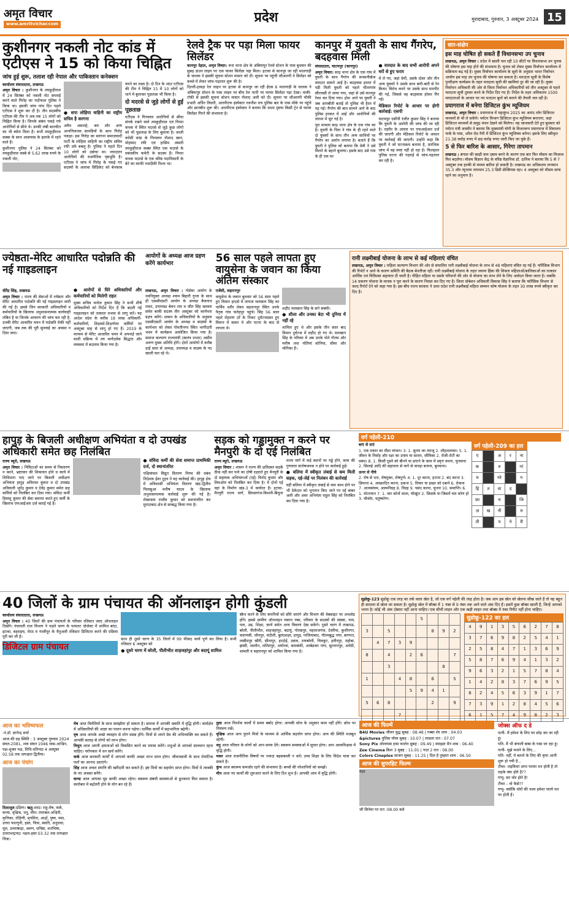अमृत विचार
www.amritvichar.com
प्रदेश
मुरादाबाद, गुरुवार, 3 अक्टूबर 2024 15
कुशीनगर नकली नोट कांड में एटीएस ने 15 को किया चिह्नित
जांच हुई शुरू, तलाश रही नेपाल और पाकिस्तान कनेक्शन
कार्यालय संवाददाता, लखनऊ
अमृत विचार : कुशीनगर के तमकुहीराज में 24 सितंबर को नकली नोट सप्लाई करने वाले गिरोह का पर्दाफाश पुलिस ने किया था। इसकी जांच पांच दिन पहले एटीएस ने शुरू कर दी है। तीन सदस्यीय एटीएस की टीम ने अब तक 15 लोगों को चिह्नित किया है। जिनके संबंध पकड़े गये आरोपियों से सीधे थे। उनकी लंबी बातचीत का भी ब्योरा मिला है। सभी तमकुहीराज कस्बा के साथ आसपास के इलाके में रहने वाले हैं।
कुशीनगर पुलिस ने 24 सितंबर को तमकुहीराज कस्बे से 5.62 लाख रुपये के नकली नोट,
● सपा लोहिया वाहिनी का राष्ट्रीय सचिव है सरगना
अवैध असलहे, बम और अन्य आपत्तिजनक सामग्रियों के साथ गिरोह पकड़ा। इस गिरोह का सरगना समाजवादी पार्टी के लोहिया वाहिनी का राष्ट्रीय सचिव रफी उर्फ बबलू है। पुलिस ने पहले दिन 10 लोगों को दबोचा था। ज्यादातर आरोपियों की राजनैतिक पृष्ठभूमि है। एटीएस ने जांच में गिरोह के पकड़े गए सदस्यों के अलावा सिंडिकेट को बेनकाब करने का लक्ष्य है। दो दिन के अंदर एटीएस की टीम ने चिह्नित 15 में 10 लोगों को थाने में बुलाकर पूछताछ भी किया है।
दो मदरसे से जुड़े लोगों से हुई पूछताछ
एटीएस ने गिरफ्तार आरोपियों से सीधा संपर्क रखने वाले तमकुहीराज एवं पिपरा कनक में स्थित मदरसे से जुड़े कुछ लोगों को भी पूछताछ के लिए बुलाया है। जाली करेंसी कांड के गिरफ्तार नौशाद खान, मोहम्मद रफी एवं हासिम अंसारी तमकुहीराज कस्बा स्थित एक मदरसे के प्रबंधकीय कमेटी के सदस्य हैं। पिपरा कनक मदरसे के एक वरिष्ठ पदाधिकारी के बेटे का काफी नजदीकी रिश्ता था।
रेलवे ट्रैक पर पड़ा मिला फायर सिलेंडर
कानपुर देहात, अमृत विचार: रूरा थाना क्षेत्र के अंबियापुर रेलवे स्टेशन के पास बुधवार की सुबह डाउन लाइन पर एक फायर सिलेंडर पड़ा मिला। इटावा से कानपुर जा रही मालगाड़ी के चालक ने इसकी सूचना स्टेशन मास्टर को दी। सूचना पर पहुंची जीआरपी ने सिलेंडर को कब्जे में लेकर जांच-पड़ताल शुरू की है।
दिल्ली-हावड़ा रेल लाइन पर इटावा से कानपुर जा रही ईएस 6 मालगाड़ी के चालक ने अंबियापुर स्टेशन के पास लाइन पर बीच रेल पटरी पर फायर सिलेंडर पड़ा देखा। वाकी-टॉकी से इसकी सूचना स्टेशन मास्टर नौशाद अली को दी। सूचना पर जीआरपी चौकी प्रभारी अर्पित तिवारी, आरपीएफ इंस्पेक्टर रजनीश राय पुलिस बल के पास मौके पर पहुंचे और छानबीन शुरू की। आरपीएफ इंस्पेक्टर ने बताया कि प्रथम दृष्टया किसी ट्रेन से फायर सिलेंडर गिरने की संभावना है।
कानपुर में युवती के साथ गैंगरेप, बदहवास मिली
संवाददाता, घाटमपुर (कानपुर)
अमृत विचार: साढ़ थाना क्षेत्र के एक गांव में युवती के साथ गैंगरेप की सनसनीखेज वारदात सामने आई है। बदहवास हालत में पड़ी मिली युवती को पहले भीतरगांव सीएचसी ले जाया गया, जहां से उसे कानपुर रेफर कर दिया गया। होश आने पर युवती ने जब आपबीती बताई तो पुलिस भी हैरत में पड़ गई। गैंगरेप की बात सामने आने के बाद पुलिस हरकत में आई और आरोपियों की तलाश में जुट गई है।
पूरा मामला साढ़ थाना क्षेत्र के एक गांव का है। युवती के पिता ने गांव के ही रहने वाले दो युवकों के साथ तीन अन्य साथियों पर गैंगरेप का आरोप लगाया है। बताते हैं कि युवती ने पुलिस को बताया कि प्रेमी ने उसे मिलने के बहाने बुलाया। इसके बाद उसे गांव के ही एक घर
● वारदात के बाद सभी आरोपी अपने घरों से हुए फरार
में ले गए, जहां प्रेमी, उसके दोस्त और तीन अन्य युवकों ने उसके साथ बारी-बारी से रेप किया। विरोध करने पर उसके साथ मारपीट की गई, जिससे वह बदहवास होकर गिर गई।
मेडिकल रिपोर्ट के आधार पर होगी कार्रवाई: एसपी
घाटमपुर एसीपी रंजीत कुमार सिंह ने बताया कि युवती के आरोपी की जांच की जा रही है। तहरीर के आधार पर एफआईआर दर्ज की जाएगी और मेडिकल रिपोर्ट के आधार पर कार्रवाई की जाएगी। उन्होंने कहा कि युवती ने जो घटनाक्रम बताया है, प्रारंभिक जांच में वह स्पष्ट नहीं हो रहा है। फिलहाल पुलिस घटना की गहराई से जांच-पड़ताल कर रही है।
सार-संक्षेप
इस माह घोषित हो सकते हैं विधानसभा उप चुनाव
लखनऊ, अमृत विचार : प्रदेश में खाली चल रही 10 सीटों पर विधानसभा उप चुनाव की घोषणा इस माह होने की संभावना है। चुनाव को लेकर मुख्य निर्वाचन कार्यालय में सक्रियता बढ़ गई है। मुख्य निर्वाचन कार्यालय के सूत्रों के अनुसार भारत निर्वाचन आयोग इस माह उप चुनाव की घोषणा कर सकता है। मतदाता सूची के विशेष पुनरीक्षण कार्यक्रम के तहत मतदाता सूची की खामियां दूर की जा रही हैं। मुख्य निर्वाचन अधिकारी की ओर से जिला निर्वाचन अधिकारियों को तीन अक्टूबर से पहले मतदाता सूची दुरुस्त करने के निर्देश दिए गए हैं। निर्देश के तहत अधिकतम 1500 मतदाताओं के आधार पर नए मतदान बूथों को बनाने की तैयारी चल रही है।
प्रयागराज में बनेगा डिजिटल कुंभ म्यूजियम
लखनऊ, अमृत विचार : प्रयागराज में महाकुंभ 2025 का आनंद लोग डिजिटल माध्यमों से भी ले सकेंगे। पर्यटन विभाग डिजिटल कुंभ म्यूजियम बनाएगा, जहां डिजिटल माध्यमों से समुद्र मंथन देखने को मिलेगा। यह जानकारी देते हुए बुधवार को पर्यटन मंत्री जयवीर ने बताया कि मुख्यमंत्री योगी के विजनरूप प्रयागराज में शिवालय पार्क के पास, अरैल रोड नैनी में डिजिटल कुंभ म्यूजियम बनेगा। इसके लिए स्वीकृत 21.38 करोड़ रुपए में छह करोड़ रुपए जारी किए जा चुके हैं।
5 से फिर बारिश के आसार, गिरेगा तापमान
लखनऊ : बंगाल की खाड़ी कम दबाव बनने के कारण एक बार फिर मौसम का मिजाज फिर बदलेगा। मौसम विज्ञान केंद्र के वरिष्ठ वैज्ञानिक डॉ. दानिश ने बताया कि 5 से 7 अक्टूबर तक हल्की से मध्यम बारिश हो सकती है। लखनऊ का अधिकतम तापमान 35.3 और न्यूनतम तापमान 25.3 डिग्री सेल्सियस रहा। 4 अक्टूबर को मौसम साफ रहने का अनुमान है।
ज्येष्ठता-मेरिट आधारित पदोन्नति की नई गाइडलाइन
आयोगों के अध्यक्ष आज ग्रहण करेंगे कार्यभार
56 साल पहले लापता हुए वायुसेना के जवान का किया अंतिम संस्कार
धीरेंद्र सिंह, लखनऊ
अमृत विचार : राज्य की सेवाओं में ज्येष्ठता और मेरिट आधारित पदोन्नति की नई गाइडलाइन जारी की गई है। इससे जिन सरकारी अधिकारियों व कर्मचारियों के खिलाफ अनुशासनात्मक कार्यवाही लंबित है या जिनके आचरण की जांच चल रही है, उनकी मेरिट आधारित चयन में पदोन्नति रोकी नहीं जाएगी, जब तक की पूरी सुनवाई का अवसर न दिया जाए।
● आरोपों से घिरे अधिकारियों और कर्मचारियों को मिलेगी राहत
मुख्य सचिव मनोज कुमार सिंह ने सभी शीर्ष अधिकारियों को निर्देश दिए हैं कि बदली गई गाइडलाइन को तत्काल प्रभाव से लागू करें। यह आदेश प्रदेश के करीब 18 लाख अधिकारी-कर्मचारियों, शिक्षकों-शिक्षणेतर कर्मियों पर अक्टूबर माह से लागू हो गए हैं। 2019 के माध्यम से मेरिट आधारित चयन में अपनाई जाने वाली प्रक्रिया में तय मार्गदर्शक सिद्धांत और व्यवस्था में बदलाव किया गया है।
लखनऊ, अमृत विचार : गोसेवा आयोग के नवनियुक्त अध्यक्ष श्याम बिहारी गुप्ता के साथ ही एससीएसटी आयोग के अध्यक्ष बैजनाथ रावत, उपाध्यक्ष बेचन राम व जीत सिंह खरवार समेत बाकी सदस्य तीन अक्टूबर को कार्यभार ग्रहण करेंगे। शासन के अधिकारियों के अनुसार एससीएसटी आयोग के अध्यक्ष व सदस्यों के कार्यभार को लेकर गोमतीनगर स्थित भागीदारी भवन में कार्यक्रम आयोजित किया गया है। समाज कल्याण राज्यमंत्री (स्वतंत्र प्रभार) असीम अरुण मुख्य अतिथि होंगे। दोनों आयोगों में करीब ढाई साल से अध्यक्ष, उपाध्यक्ष व सदस्य के पद खाली चल रहे थे।
एजेंसी, सहारनपुर
वायुसेना के जवान बुधवार को 56 साल पहले हुए विमान हादसे में लापता मलखान सिंह का पार्थिव शरीर लेकर सहारनपुर स्थित उनके पैतृक गांव फतेहपुर पहुंचे। सिंह 56 साल पहले रोहतांग दर्रे के निकट दुर्घटनाग्रस्त हुए विमान में सवार थे और घटना के बाद से लापता थे।
शहीद मलखान सिंह के सगे संबंधी।
● शीला और उनका बेटा भी दुनिया में नहीं रहे
शामिल हुए थे और इसके तीन साल बाद विमान दुर्घटना में शहीद हो गए थे। मलखान सिंह के परिवार में अब उनके पोते गौतम और मनीष तथा पोतियां सोनिया, सीमा और मोनिका हैं।
रानी लक्ष्मीबाई योजना के लाभ से कई महिलाएं वंचित
लखनऊ, अमृत विचार : महिला कल्याण विभाग की ओर से संचालित रानी लक्ष्मीबाई योजना के लाभ से 48 महिलाएं वंचित रह गई हैं। फॉरेंसिक विभाग की रिपोर्ट न आने के कारण समिति की बैठक बेनतीजा रही। रानी लक्ष्मीबाई योजना के तहत जघन्य हिंसा की शिकार महिलाओं/बालिकाओं का तत्काल आर्थिक एवं चिकित्सा सहायता दी जाती है। पीड़ित महिला या उसके परिजनों की ओर से योजना का लाभ लेने के लिए आवेदन किया जाता है। जबकि 14 प्रकरण योजना के मानक न पूरा करने के कारण निरस्त कर दिए गए हैं। जिला प्रोबेशन अधिकारी विकास सिंह ने बताया कि फॉरेंसिक विभाग से जल्द रिपोर्ट देने को कहा गया है। इस बीच राज्य सरकार ने उत्तर प्रदेश रानी लक्ष्मीबाई महिला सम्मान कोष योजना के तहत 30 लाख रुपये स्वीकृत कर दिए हैं।
हापुड़ के बिजली अधीक्षण अभियंता व दो उपखंड अधिकारी समेत छह निलंबित
सड़क को गड्ढामुक्त न करने पर मैनपुरी के दो एई निलंबित
राज्य ब्यूरो, लखनऊ
अमृत विचार : निविदाओं का समय से निस्तारण न करने, भ्रष्टाचार की शिकायत होने व कार्य में शिथिलता पाए जाने पर बिजली अधीक्षण अभियंता हापुड़ अविनाश कुमार व दो उपखंड अधिकारी भूपेंद्र कुमार व देवेंद्र कुमार समेत छह कर्मियों को निलंबित कर दिया गया। संविदा कर्मी हिमांशु कुमार की सेवा समाप्त करते हुए कर्मी के खिलाफ एफआईआर दर्ज कराई गई है।
● संविदा कर्मी की सेवा समाप्त प्राथमिकी दर्ज, दो स्थानांतरित
पश्चिमांचल विद्युत वितरण निगम की प्रबंध निदेशक ईशा दुहन ने यह कार्रवाई की। हापुड़ क्षेत्र में अधिशासी अभियंता वितरण खंड-द्वितीय पिलखुआ मनीष यादव के खिलाफ अनुशासनात्मक कार्रवाई शुरू की गई है। लेखाकार राजीव कुमार को स्थानांतरित कर मुरादाबाद क्षेत्र से सम्बद्ध किया गया है।
राज्य ब्यूरो, लखनऊ
अमृत विचार : शासन ने राज्य की क्षतिग्रस्त सड़कें ठीक नहीं कर पाने का दोषी ठहराते हुए मैनपुरी के दो सहायक अभियंताओं (एई) विनोद कुमार और शिवओम को निलंबित कर दिया है। ये दोनों एई वहां के निर्माण खंड-3 में कार्यरत हैं। इटावा-मैनपुरी राज्य मार्ग, सिरसागंज-किशनी-बिधुना राज्य मार्ग में कई स्थानों पर गड्ढे होने, काम की गुणवत्ता संतोषजनक न होने पर कार्रवाई हुई।
● बलिया में स्वीकृत लंबाई से कम मिली सड़क, एई-जेई पर निलंबन की कार्रवाई
वहीं बलिया में स्वीकृत लंबाई से कम काम होने पर भी ठेकेदार को भुगतान किए जाने पर एई बाबर अली और अवर अभियंता राहुल सिंह को निलंबित कर दिया गया है।
वर्ग पहेली-210
बाएं से दाएं
1. एक प्रकार का मीठा व्यंजन। 3. 1. सुनार का तराजू 2. लौहशलाका। 5. 1. जीवन के निर्वाह और रक्षा का उपाय या साधन, जीविका 2. रोजी-रोटी का प्रबंध। 8. 1. किसी दूसरे को बीनने या छांटने के काम में प्रवृत्त करना, चुनवाना 2. सिलाई आदि की सहायता से धागे से कपड़ा बनाना, बुनवाना।
ऊपर से नीचे
2. रोष से भरा, रोषयुक्त, रोषपूर्ण। 4. 1. दूर करना, हटाना 2. बंद करना 3. छिपाना 4. आच्छादित करना, ढकना 5. विचार या इच्छा को दबाने 6. रोकना 7. आत्मसंयम, आत्मनिग्रह 8. निग्रह 9. पसंद करना, चुनना 10. समाप्ति। 6. 1. मोटरयान 7. 1. चार कोनों वाला, चौखूंटा 2. जिसके या जिसमें चार कोण हो 3. चौकोर, चतुष्कोण।
वर्ग पहेली-209 का हल
| ए | | अ | र | ना |
| क | | रु | | गां |
| म | | णो | | ग |
| हि | त | वा | द | |
| फ़ा | | य | | जि |
| ज़ | ख | नी | | म |
| ती | | प | ने | री |
40 जिलों के ग्राम पंचायत की ऑनलाइन होगी कुंडली
कार्यालय संवाददाता, लखनऊ
अमृत विचार : 40 जिलों की ग्राम पंचायतों के परिवार रजिस्टर जल्द ऑनलाइन दिखेंगे। पंचायती राज विभाग ने पहले चरण के पायलट प्रोजेक्ट में शामिल बांदा, इटावा, बहराइच, मेरठ व गाजीपुर के मैनुअली रजिस्टर डिजिटल करने की प्रक्रिया पूरी कर ली है।
डिजिटल ग्राम पंचायत
साथ ही दूसरे चरण के 35 जिलों में 99 फीसद कार्य पूर्ण कर लिया है। सभी रजिस्टर 6 अक्टूबर को
● दूसरे चरण में बरेली, पीलीभीत शाहजहांपुर और बदायूं शामिल
स्कैन करने के लिए कंपनियों को सौंपे जाएंगे और विभाग की वेबसाइट पर अपलोड होंगे। इससे ग्रामीण ऑनलाइन मकान नंबर, परिवार के सदस्यों की संख्या, नाम, पता, उम्र, शिक्षा, कार्य समेत अन्य विवरण देख सकेंगे। दूसरे चरण में लखनऊ, बरेली, पीलीभीत, शाहजहांपुर, बदायूं, गोरखपुर, महाराजगंज, देवरिया, कुशीनगर, वाराणसी, जौनपुर, चंदौली, बुलंदशहर, हापुड़, गाजियाबाद, गौतमबुद्ध नगर, बागपत, लखीमपुर खीरी, सीतापुर, हरदोई, उन्नाव, रायबरेली, चित्रकूट, हमीरपुर, महोबा, झांसी, जालौन, ललितपुर, अयोध्या, बाराबंकी, अम्बेडकर नगर, सुल्तानपुर, अमेठी, शामली व सहारनपुर को शामिल किया गया है।
सुडोकू-123 सुडोकू एक तरह का तर्क वाला खेल है, जो एक वर्ग पहेली की तरह होता है। जब आप इस खेल को खेलना सीख जाते हैं तो यह बहुत ही सरलता से खेला जा सकता है। सुडोकू खेल में बॉक्स में 1 नंबर से 9 नंबर तक आने वाले अंक दिए हैं। इसमें कुछ बॉक्स खाली हैं, जिन्हें आपको भरना है। कोई भी अंक दोबारा नहीं आना चाहिए। एक सीधी लाइन और एक खड़ी लाइन तथा बॉक्स में नंबर रिपीट नहीं होना चाहिए।
| | | | | | 5 | | | |
| 3 | | 5 | | | | 8 | 9 | 2 |
| | 4 | 7 | 3 | 9 | | | | |
| 8 | | 4 | | 2 | 6 | | | 7 |
| | | 3 | | | | | 8 | |
| 1 | | | 4 | 8 | | 6 | | 5 |
| | | | | 5 | 9 | 4 | 1 | |
| 5 | 6 | 8 | | | | 2 | | 9 |
| | | | 7 | | | | | |
सुडोकू-122 का हल
| 4 | 9 | 1 | 3 | 5 | 6 | 2 | 7 | 8 |
| 3 | 7 | 6 | 9 | 8 | 2 | 5 | 4 | 1 |
| 2 | 5 | 8 | 4 | 7 | 1 | 3 | 6 | 9 |
| 5 | 8 | 7 | 6 | 9 | 4 | 1 | 3 | 2 |
| 9 | 6 | 3 | 2 | 1 | 5 | 7 | 8 | 4 |
| 1 | 4 | 2 | 8 | 3 | 7 | 6 | 9 | 5 |
| 8 | 2 | 4 | 5 | 6 | 3 | 9 | 1 | 7 |
| 7 | 3 | 9 | 1 | 2 | 8 | 4 | 5 | 6 |
| 6 | 1 | 5 | 7 | 4 | 9 | 8 | 2 | 3 |
आज का भविष्यफल
-पं.डॉ. ज्ञानेन्द्र शर्मा
आज की ग्रह स्थिति : 3 अक्टूबर गुरुवार 2024 संवत-2081, शक संवत 1946 मास-आश्विन, पक्ष-शुक्ल पक्ष, तिथि-प्रतिपदा 4 अक्टूबर 02.58 तक तत्पश्चात द्वितीया।
आज का पंचांग
दिशाशूल-दक्षिण। ऋतु-शरद। राहु-मेष, कर्क, कन्या, वृश्चिक, धनु, मीन। ताराबल-अश्विनी, कृत्तिका, रोहिणी, मृगशिरा, आर्द्रा, पुष्य, मघा, उत्तरा फाल्गुनी, हस्त, चित्रा, स्वाति, अनुराधा, मूल, उत्तराषाढ़ा, श्रवण, धनिष्ठा, शतभिषा, उत्तराभाद्रपद। नक्षत्र-हस्त 03.32 तक तत्पश्चात चित्रा।
मेष आज विरोधियों के साथ समझौता हो सकता है। समाज में आपकी ख्याति में वृद्धि होगी। कार्यक्षेत्र में अधिकारियों की आज्ञा का पालन करना पड़ेगा। धार्मिक कार्यों में सहभागिता बढ़ेगी।
वृष आज आपके अच्छे व्यवहार से लोग प्रसन्न होंगे। मित्रों से अपने प्रेम की अभिव्यक्ति कर सकते हैं। आपकी सलाह से लोगों को लाभ होगा।
मिथुन आज अपनी क्षमताओं को विकसित करने का प्रयास करेंगे। शत्रुओं से आपको सावधान रहना चाहिए। परोपकार में धन खर्च करेंगे।
कर्क आज सरकारी कार्यों में आपको काफी अच्छा लाभ प्राप्त होगा। जीवनसाथी के साथ रोमांटिक पलों का आनन्द उठाएंगे।
सिंह आज अचल संपत्ति की खरीदारी कर सकते हैं। इष्ट मित्रों का सहयोग प्राप्त होगा। मित्रों में तरक्की के नए अवसर बनेंगे।
कन्या आज आपका मूड काफी अच्छा रहेगा। स्वास्थ्य संबंधी समस्याओं से छुटकारा मिल सकता है। कारोबार में बढ़ोतरी होने के योग बन रहे हैं।
तुला आज निरर्थक कार्यों में समय बर्बाद होगा। आपकी सोच के अनुसार काम नहीं होंगे। क्रोध पर नियंत्रण रखें।
वृश्चिक आज आप पुराने मित्रों के माध्यम से आर्थिक सहयोग प्राप्त होगा। आय की स्थिति मजबूत रहेगी।
धनु आज परिवार के लोगों को आप समय देंगे। स्वास्थ्य समस्याओं में सुधार होगा। आप आत्मविश्वास में वृद्धि होगी।
मकर आज राजनीतिक विषयों पर ज्यादा बहसबाजी न करें। उच्च शिक्षा के लिए विदेश यात्रा कर सकते हैं।
कुंभ आज स्वास्थ्य कमजोर रहने की संभावना है। बच्चों की परेशानियों को समझें।
मीन आज नए कार्यों की शुरुआत करने के लिए दिन शुभ है। आपकी आय में वृद्धि होगी।
आज की फिल्में
B4U Movies जीवन युद्ध सुबह : 08.48 | गब्बर शेर शाम : 04.03
&pictures पुलिस पॉवर सुबह : 10.07 | लाडला रात : 07.07
Sony Pix ओलम्पस हास फालेन सुबह : 09.49 | स्पाइडर मैन शाम : 06.40
Zee Cinema क्रिश 3 सुबह : 11.01 | गदर 2 रात : 08.00
Colors Cineplex साजन सुबह : 11.25 | दिल है तुम्हारा शाम : 06.50
आज की सुपरहिट फिल्म
गदर
जी सिनेमा पर रात :08.00 बजे
जोक्स ऑफ द डे
पत्नी- मैं हमेशा के लिए घर छोड़ कर जा रही हूं।
पति- मैं भी बंगाली बाबा के पास जा रहा हूं।
पत्नी- मुझे मनाने के लिए...
पति- नहीं, ये बताने के लिए की कृपा आनी शुरू हो गयी है...
टीचर- लड़कियां अगर पराया धन होती है तो लड़के क्या होते है??
गप्पू- सर चोर होते है!
टीचर – वो कैसे??
गप्पू- क्योंकि चोरों की नजर हमेशा पराये धन पर होती है।